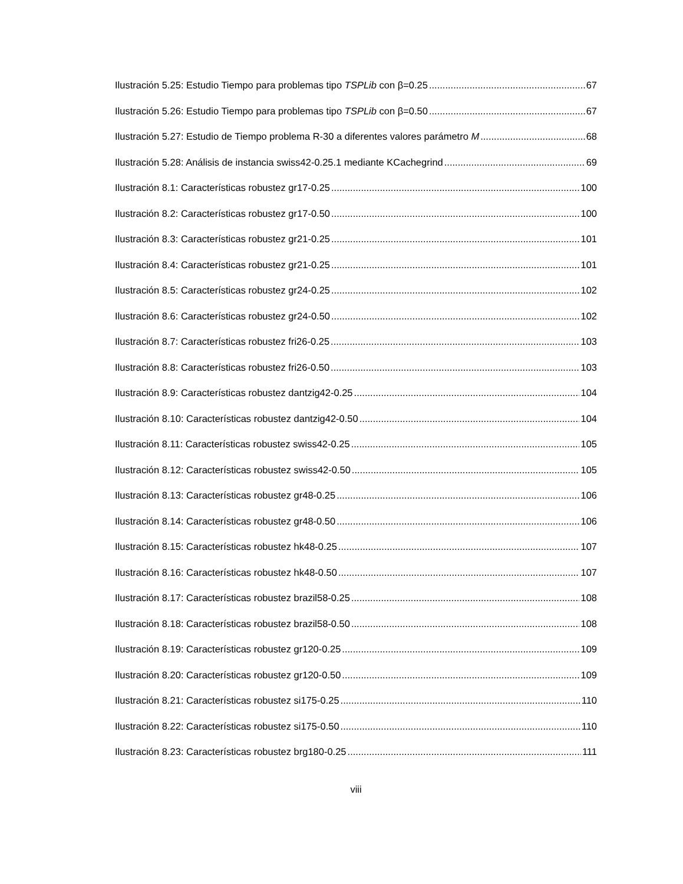Ilustración 5.25: Estudio Tiempo para problemas tipo TSPLib con β=0.25 67
Ilustración 5.26: Estudio Tiempo para problemas tipo TSPLib con β=0.50 67
Ilustración 5.27: Estudio de Tiempo problema R-30 a diferentes valores parámetro M 68
Ilustración 5.28: Análisis de instancia swiss42-0.25.1 mediante KCachegrind 69
Ilustración 8.1: Características robustez gr17-0.25 100
Ilustración 8.2: Características robustez gr17-0.50 100
Ilustración 8.3: Características robustez gr21-0.25 101
Ilustración 8.4: Características robustez gr21-0.25 101
Ilustración 8.5: Características robustez gr24-0.25 102
Ilustración 8.6: Características robustez gr24-0.50 102
Ilustración 8.7: Características robustez fri26-0.25 103
Ilustración 8.8: Características robustez fri26-0.50 103
Ilustración 8.9: Características robustez dantzig42-0.25 104
Ilustración 8.10: Características robustez dantzig42-0.50 104
Ilustración 8.11: Características robustez swiss42-0.25 105
Ilustración 8.12: Características robustez swiss42-0.50 105
Ilustración 8.13: Características robustez gr48-0.25 106
Ilustración 8.14: Características robustez gr48-0.50 106
Ilustración 8.15: Características robustez hk48-0.25 107
Ilustración 8.16: Características robustez hk48-0.50 107
Ilustración 8.17: Características robustez brazil58-0.25 108
Ilustración 8.18: Características robustez brazil58-0.50 108
Ilustración 8.19: Características robustez gr120-0.25 109
Ilustración 8.20: Características robustez gr120-0.50 109
Ilustración 8.21: Características robustez si175-0.25 110
Ilustración 8.22: Características robustez si175-0.50 110
Ilustración 8.23: Características robustez brg180-0.25 111
viii